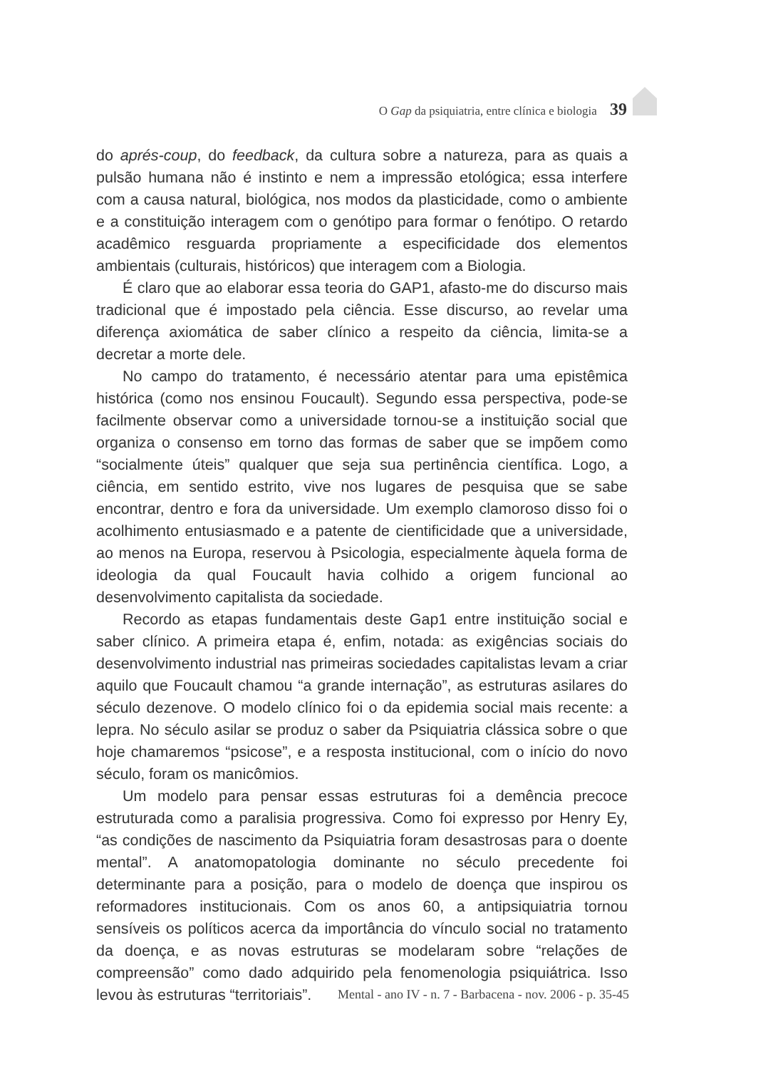O Gap da psiquiatria, entre clínica e biologia 39
do aprés-coup, do feedback, da cultura sobre a natureza, para as quais a pulsão humana não é instinto e nem a impressão etológica; essa interfere com a causa natural, biológica, nos modos da plasticidade, como o ambiente e a constituição interagem com o genótipo para formar o fenótipo. O retardo acadêmico resguarda propriamente a especificidade dos elementos ambientais (culturais, históricos) que interagem com a Biologia.
É claro que ao elaborar essa teoria do GAP1, afasto-me do discurso mais tradicional que é impostado pela ciência. Esse discurso, ao revelar uma diferença axiomática de saber clínico a respeito da ciência, limita-se a decretar a morte dele.
No campo do tratamento, é necessário atentar para uma epistêmica histórica (como nos ensinou Foucault). Segundo essa perspectiva, pode-se facilmente observar como a universidade tornou-se a instituição social que organiza o consenso em torno das formas de saber que se impõem como “socialmente úteis” qualquer que seja sua pertinência científica. Logo, a ciência, em sentido estrito, vive nos lugares de pesquisa que se sabe encontrar, dentro e fora da universidade. Um exemplo clamoroso disso foi o acolhimento entusiasmado e a patente de cientificidade que a universidade, ao menos na Europa, reservou à Psicologia, especialmente àquela forma de ideologia da qual Foucault havia colhido a origem funcional ao desenvolvimento capitalista da sociedade.
Recordo as etapas fundamentais deste Gap1 entre instituição social e saber clínico. A primeira etapa é, enfim, notada: as exigências sociais do desenvolvimento industrial nas primeiras sociedades capitalistas levam a criar aquilo que Foucault chamou “a grande internação”, as estruturas asilares do século dezenove. O modelo clínico foi o da epidemia social mais recente: a lepra. No século asilar se produz o saber da Psiquiatria clássica sobre o que hoje chamaremos “psicose”, e a resposta institucional, com o início do novo século, foram os manicômios.
Um modelo para pensar essas estruturas foi a demência precoce estruturada como a paralisia progressiva. Como foi expresso por Henry Ey, “as condições de nascimento da Psiquiatria foram desastrosas para o doente mental”. A anatomopatologia dominante no século precedente foi determinante para a posição, para o modelo de doença que inspirou os reformadores institucionais. Com os anos 60, a antipsiquiatria tornou sensíveis os políticos acerca da importância do vínculo social no tratamento da doença, e as novas estruturas se modelaram sobre “relações de compreensão” como dado adquirido pela fenomenologia psiquiátrica. Isso levou às estruturas “territoriais”.
Mental - ano IV - n. 7 - Barbacena - nov. 2006 - p. 35-45